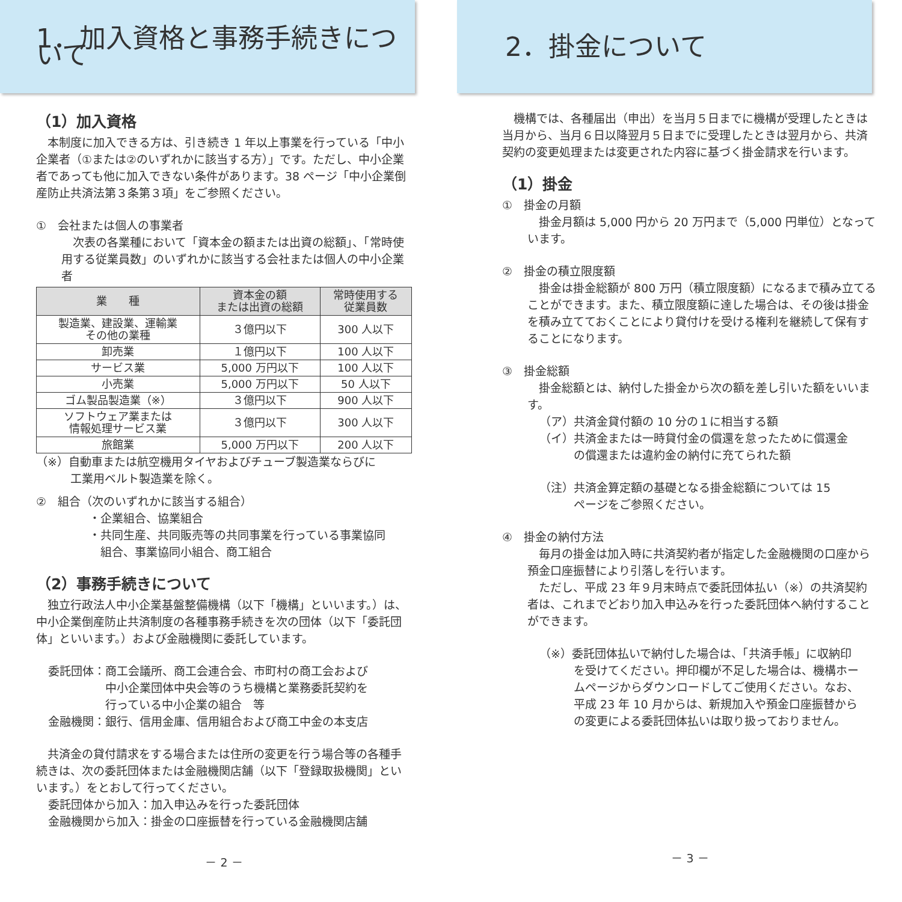1．加入資格と事務手続きについて
（1）加入資格
本制度に加入できる方は、引き続き 1 年以上事業を行っている「中小企業者（①または②のいずれかに該当する方）」です。ただし、中小企業者であっても他に加入できない条件があります。38 ページ「中小企業倒産防止共済法第３条第３項」をご参照ください。
①　会社または個人の事業者
次表の各業種において「資本金の額または出資の総額」、「常時使用する従業員数」のいずれかに該当する会社または個人の中小企業者
| 業 種 | 資本金の額 または出資の総額 | 常時使用する 従業員数 |
| --- | --- | --- |
| 製造業、建設業、運輸業 その他の業種 | ３億円以下 | 300 人以下 |
| 卸売業 | １億円以下 | 100 人以下 |
| サービス業 | 5,000 万円以下 | 100 人以下 |
| 小売業 | 5,000 万円以下 | 50 人以下 |
| ゴム製品製造業（※） | ３億円以下 | 900 人以下 |
| ソフトウェア業または 情報処理サービス業 | ３億円以下 | 300 人以下 |
| 旅館業 | 5,000 万円以下 | 200 人以下 |
（※）自動車または航空機用タイヤおよびチューブ製造業ならびに
　　　工業用ベルト製造業を除く。
②　組合（次のいずれかに該当する組合）
・企業組合、協業組合
・共同生産、共同販売等の共同事業を行っている事業協同
　組合、事業協同小組合、商工組合
（2）事務手続きについて
独立行政法人中小企業基盤整備機構（以下「機構」といいます。）は、中小企業倒産防止共済制度の各種事務手続きを次の団体（以下「委託団体」といいます。）および金融機関に委託しています。
委託団体：商工会議所、商工会連合会、市町村の商工会および
　　　　　中小企業団体中央会等のうち機構と業務委託契約を
　　　　　行っている中小企業の組合　等
金融機関：銀行、信用金庫、信用組合および商工中金の本支店
共済金の貸付請求をする場合または住所の変更を行う場合等の各種手続きは、次の委託団体または金融機関店舗（以下「登録取扱機関」といいます。）をとおして行ってください。
委託団体から加入：加入申込みを行った委託団体
金融機関から加入：掛金の口座振替を行っている金融機関店舗
－ 2 －
2．掛金について
機構では、各種届出（申出）を当月５日までに機構が受理したときは当月から、当月６日以降翌月５日までに受理したときは翌月から、共済契約の変更処理または変更された内容に基づく掛金請求を行います。
（1）掛金
①　掛金の月額
掛金月額は 5,000 円から 20 万円まで（5,000 円単位）となっています。
②　掛金の積立限度額
掛金は掛金総額が 800 万円（積立限度額）になるまで積み立てることができます。また、積立限度額に達した場合は、その後は掛金を積み立てておくことにより貸付けを受ける権利を継続して保有することになります。
③　掛金総額
掛金総額とは、納付した掛金から次の額を差し引いた額をいいます。
（ア）共済金貸付額の 10 分の１に相当する額
（イ）共済金または一時貸付金の償還を怠ったために償還金
　　　の償還または違約金の納付に充てられた額
（注）共済金算定額の基礎となる掛金総額については 15
　　　ページをご参照ください。
④　掛金の納付方法
毎月の掛金は加入時に共済契約者が指定した金融機関の口座から預金口座振替により引落しを行います。
ただし、平成 23 年９月末時点で委託団体払い（※）の共済契約者は、これまでどおり加入申込みを行った委託団体へ納付することができます。
（※）委託団体払いで納付した場合は、「共済手帳」に収納印
　　　を受けてください。押印欄が不足した場合は、機構ホー
　　　ムページからダウンロードしてご使用ください。なお、
　　　平成 23 年 10 月からは、新規加入や預金口座振替から
　　　の変更による委託団体払いは取り扱っておりません。
－ 3 －